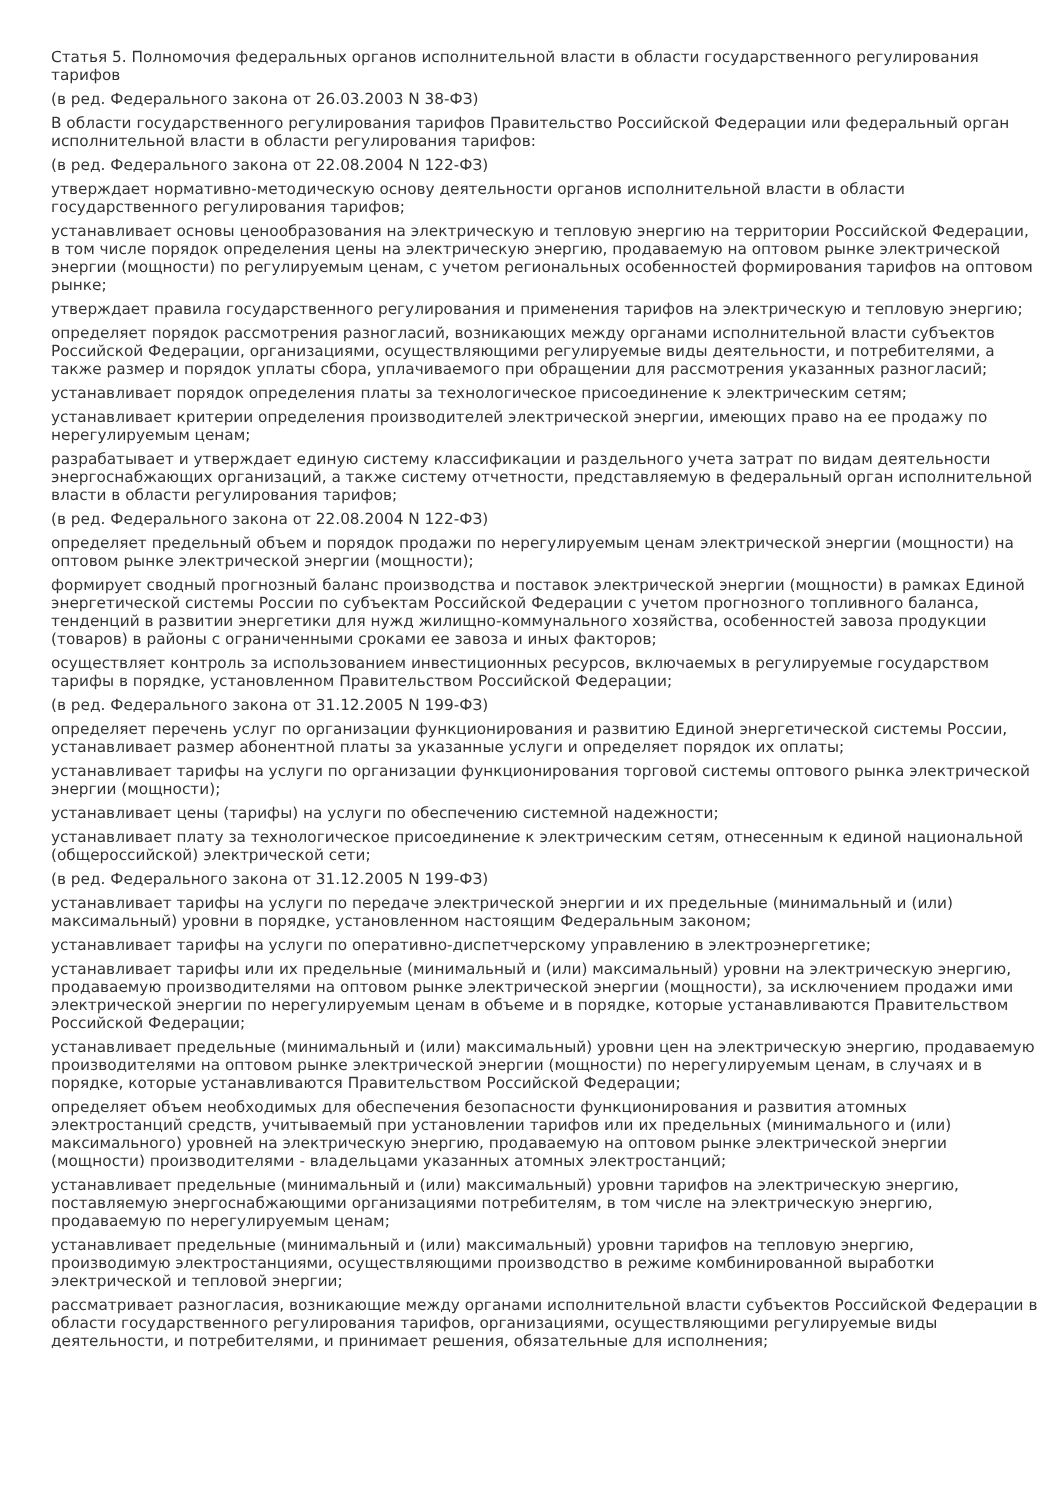Статья 5. Полномочия федеральных органов исполнительной власти в области государственного регулирования тарифов
(в ред. Федерального закона от 26.03.2003 N 38-ФЗ)
В области государственного регулирования тарифов Правительство Российской Федерации или федеральный орган исполнительной власти в области регулирования тарифов:
(в ред. Федерального закона от 22.08.2004 N 122-ФЗ)
утверждает нормативно-методическую основу деятельности органов исполнительной власти в области государственного регулирования тарифов;
устанавливает основы ценообразования на электрическую и тепловую энергию на территории Российской Федерации, в том числе порядок определения цены на электрическую энергию, продаваемую на оптовом рынке электрической энергии (мощности) по регулируемым ценам, с учетом региональных особенностей формирования тарифов на оптовом рынке;
утверждает правила государственного регулирования и применения тарифов на электрическую и тепловую энергию;
определяет порядок рассмотрения разногласий, возникающих между органами исполнительной власти субъектов Российской Федерации, организациями, осуществляющими регулируемые виды деятельности, и потребителями, а также размер и порядок уплаты сбора, уплачиваемого при обращении для рассмотрения указанных разногласий;
устанавливает порядок определения платы за технологическое присоединение к электрическим сетям;
устанавливает критерии определения производителей электрической энергии, имеющих право на ее продажу по нерегулируемым ценам;
разрабатывает и утверждает единую систему классификации и раздельного учета затрат по видам деятельности энергоснабжающих организаций, а также систему отчетности, представляемую в федеральный орган исполнительной власти в области регулирования тарифов;
(в ред. Федерального закона от 22.08.2004 N 122-ФЗ)
определяет предельный объем и порядок продажи по нерегулируемым ценам электрической энергии (мощности) на оптовом рынке электрической энергии (мощности);
формирует сводный прогнозный баланс производства и поставок электрической энергии (мощности) в рамках Единой энергетической системы России по субъектам Российской Федерации с учетом прогнозного топливного баланса, тенденций в развитии энергетики для нужд жилищно-коммунального хозяйства, особенностей завоза продукции (товаров) в районы с ограниченными сроками ее завоза и иных факторов;
осуществляет контроль за использованием инвестиционных ресурсов, включаемых в регулируемые государством тарифы в порядке, установленном Правительством Российской Федерации;
(в ред. Федерального закона от 31.12.2005 N 199-ФЗ)
определяет перечень услуг по организации функционирования и развитию Единой энергетической системы России, устанавливает размер абонентной платы за указанные услуги и определяет порядок их оплаты;
устанавливает тарифы на услуги по организации функционирования торговой системы оптового рынка электрической энергии (мощности);
устанавливает цены (тарифы) на услуги по обеспечению системной надежности;
устанавливает плату за технологическое присоединение к электрическим сетям, отнесенным к единой национальной (общероссийской) электрической сети;
(в ред. Федерального закона от 31.12.2005 N 199-ФЗ)
устанавливает тарифы на услуги по передаче электрической энергии и их предельные (минимальный и (или) максимальный) уровни в порядке, установленном настоящим Федеральным законом;
устанавливает тарифы на услуги по оперативно-диспетчерскому управлению в электроэнергетике;
устанавливает тарифы или их предельные (минимальный и (или) максимальный) уровни на электрическую энергию, продаваемую производителями на оптовом рынке электрической энергии (мощности), за исключением продажи ими электрической энергии по нерегулируемым ценам в объеме и в порядке, которые устанавливаются Правительством Российской Федерации;
устанавливает предельные (минимальный и (или) максимальный) уровни цен на электрическую энергию, продаваемую производителями на оптовом рынке электрической энергии (мощности) по нерегулируемым ценам, в случаях и в порядке, которые устанавливаются Правительством Российской Федерации;
определяет объем необходимых для обеспечения безопасности функционирования и развития атомных электростанций средств, учитываемый при установлении тарифов или их предельных (минимального и (или) максимального) уровней на электрическую энергию, продаваемую на оптовом рынке электрической энергии (мощности) производителями - владельцами указанных атомных электростанций;
устанавливает предельные (минимальный и (или) максимальный) уровни тарифов на электрическую энергию, поставляемую энергоснабжающими организациями потребителям, в том числе на электрическую энергию, продаваемую по нерегулируемым ценам;
устанавливает предельные (минимальный и (или) максимальный) уровни тарифов на тепловую энергию, производимую электростанциями, осуществляющими производство в режиме комбинированной выработки электрической и тепловой энергии;
рассматривает разногласия, возникающие между органами исполнительной власти субъектов Российской Федерации в области государственного регулирования тарифов, организациями, осуществляющими регулируемые виды деятельности, и потребителями, и принимает решения, обязательные для исполнения;